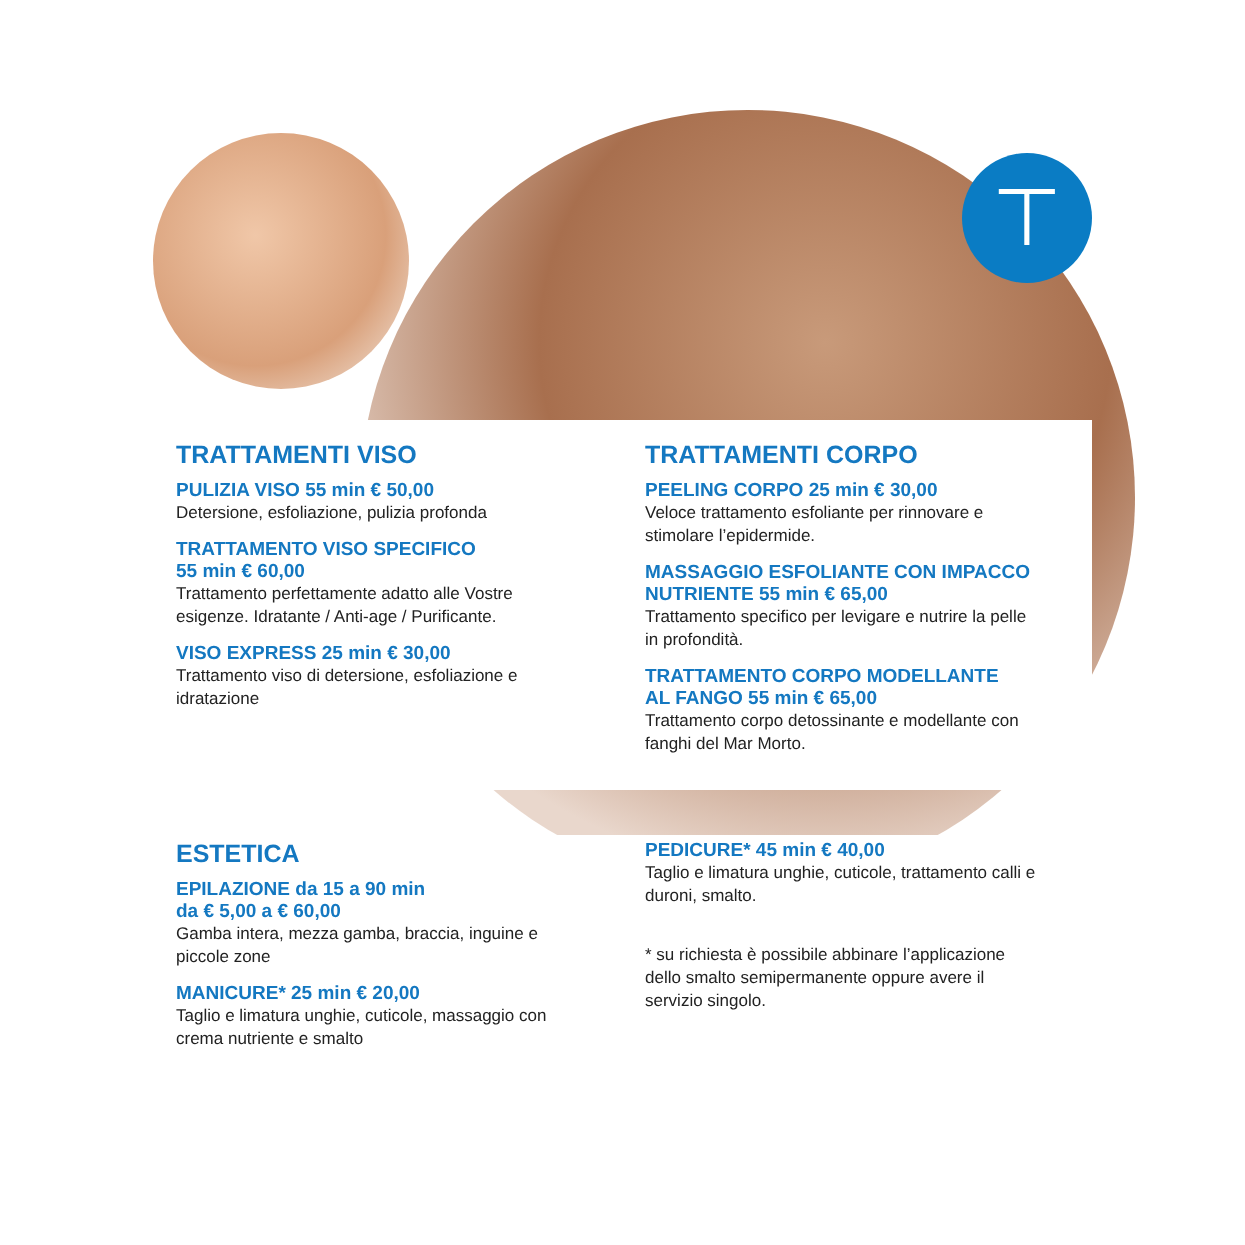⊤
TRATTAMENTI VISO
PULIZIA VISO 55 min € 50,00
Detersione, esfoliazione, pulizia profonda
TRATTAMENTO VISO SPECIFICO
55 min € 60,00
Trattamento perfettamente adatto alle Vostre
esigenze. Idratante / Anti-age / Purificante.
VISO EXPRESS 25 min € 30,00
Trattamento viso di detersione, esfoliazione e
idratazione
TRATTAMENTI CORPO
PEELING CORPO 25 min € 30,00
Veloce trattamento esfoliante per rinnovare e
stimolare l’epidermide.
MASSAGGIO ESFOLIANTE CON IMPACCO
NUTRIENTE 55 min € 65,00
Trattamento specifico per levigare e nutrire la pelle
in profondità.
TRATTAMENTO CORPO MODELLANTE
AL FANGO 55 min € 65,00
Trattamento corpo detossinante e modellante con
fanghi del Mar Morto.
ESTETICA
EPILAZIONE da 15 a 90 min
da € 5,00 a € 60,00
Gamba intera, mezza gamba, braccia, inguine e
piccole zone
MANICURE* 25 min € 20,00
Taglio e limatura unghie, cuticole, massaggio con
crema nutriente e smalto
PEDICURE* 45 min € 40,00
Taglio e limatura unghie, cuticole, trattamento calli e
duroni, smalto.
* su richiesta è possibile abbinare l’applicazione
dello smalto semipermanente oppure avere il
servizio singolo.